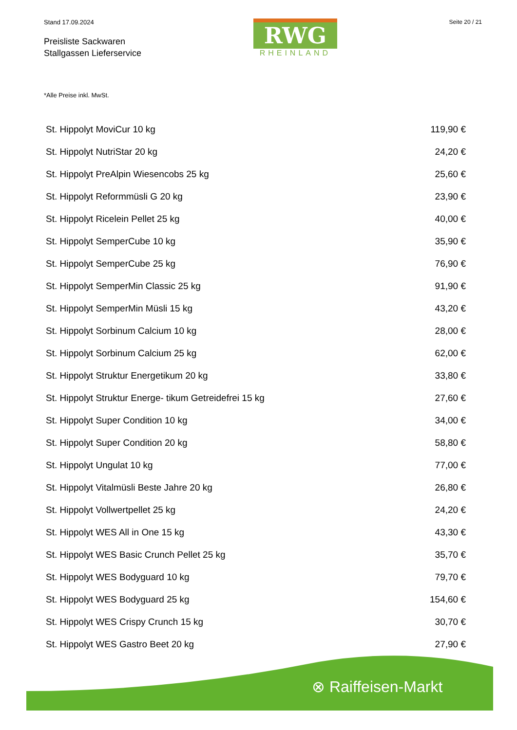Stand 17.09.2024
Preisliste Sackwaren
Stallgassen Lieferservice
RWG
RHEINLAND
Seite 20 / 21
*Alle Preise inkl. MwSt.
| St. Hippolyt MoviCur 10 kg | 119,90 € |
| St. Hippolyt NutriStar 20 kg | 24,20 € |
| St. Hippolyt PreAlpin Wiesencobs 25 kg | 25,60 € |
| St. Hippolyt Reformmüsli G 20 kg | 23,90 € |
| St. Hippolyt Ricelein Pellet 25 kg | 40,00 € |
| St. Hippolyt SemperCube 10 kg | 35,90 € |
| St. Hippolyt SemperCube 25 kg | 76,90 € |
| St. Hippolyt SemperMin Classic 25 kg | 91,90 € |
| St. Hippolyt SemperMin Müsli 15 kg | 43,20 € |
| St. Hippolyt Sorbinum Calcium 10 kg | 28,00 € |
| St. Hippolyt Sorbinum Calcium 25 kg | 62,00 € |
| St. Hippolyt Struktur Energetikum 20 kg | 33,80 € |
| St. Hippolyt Struktur Energe- tikum Getreidefrei 15 kg | 27,60 € |
| St. Hippolyt Super Condition 10 kg | 34,00 € |
| St. Hippolyt Super Condition 20 kg | 58,80 € |
| St. Hippolyt Ungulat 10 kg | 77,00 € |
| St. Hippolyt Vitalmüsli Beste Jahre 20 kg | 26,80 € |
| St. Hippolyt Vollwertpellet 25 kg | 24,20 € |
| St. Hippolyt WES All in One 15 kg | 43,30 € |
| St. Hippolyt WES Basic Crunch Pellet 25 kg | 35,70 € |
| St. Hippolyt WES Bodyguard 10 kg | 79,70 € |
| St. Hippolyt WES Bodyguard 25 kg | 154,60 € |
| St. Hippolyt WES Crispy Crunch 15 kg | 30,70 € |
| St. Hippolyt WES Gastro Beet 20 kg | 27,90 € |
⊗ Raiffeisen-Markt